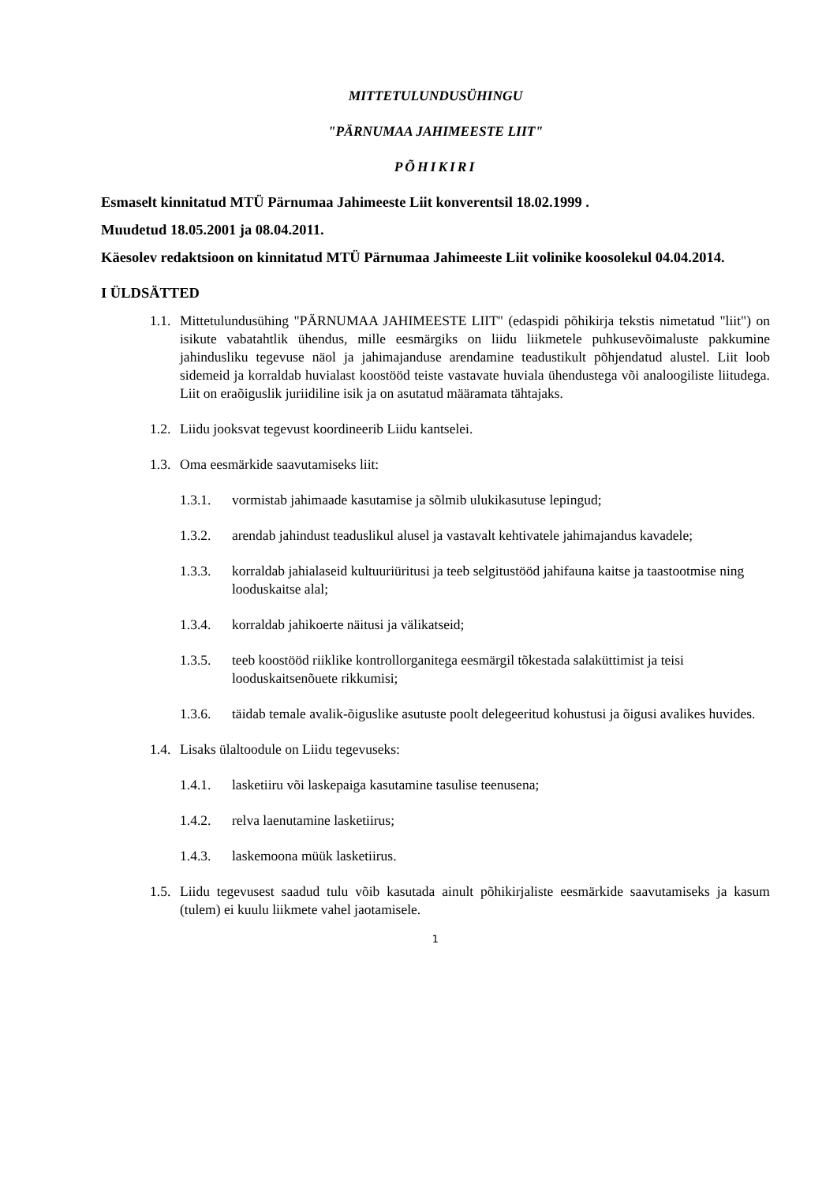MITTETULUNDUSÜHINGU
"PÄRNUMAA JAHIMEESTE LIIT"
PÕHIKIRI
Esmaselt kinnitatud MTÜ Pärnumaa Jahimeeste Liit konverentsil 18.02.1999 .
Muudetud 18.05.2001 ja 08.04.2011.
Käesolev redaktsioon on kinnitatud MTÜ Pärnumaa Jahimeeste Liit volinike koosolekul 04.04.2014.
I ÜLDSÄTTED
1.1. Mittetulundusühing "PÄRNUMAA JAHIMEESTE LIIT" (edaspidi põhikirja tekstis nimetatud "liit") on isikute vabatahtlik ühendus, mille eesmärgiks on liidu liikmetele puhkusevõimaluste pakkumine jahindusliku tegevuse näol ja jahimajanduse arendamine teadustikult põhjendatud alustel. Liit loob sidemeid ja korraldab huvialast koostööd teiste vastavate huviala ühendustega või analoogiliste liitudega. Liit on eraõiguslik juriidiline isik ja on asutatud määramata tähtajaks.
1.2. Liidu jooksvat tegevust koordineerib Liidu kantselei.
1.3. Oma eesmärkide saavutamiseks liit:
1.3.1. vormistab jahimaade kasutamise ja sõlmib ulukikasutuse lepingud;
1.3.2. arendab jahindust teaduslikul alusel ja vastavalt kehtivatele jahimajandus kavadele;
1.3.3. korraldab jahialaseid kultuuriüritusi ja teeb selgitustööd jahifauna kaitse ja taastootmise ning looduskaitse alal;
1.3.4. korraldab jahikoerte näitusi ja välikatseid;
1.3.5. teeb koostööd riiklike kontrollorganitega eesmärgil tõkestada salaküttimist ja teisi looduskaitsenõuete rikkumisi;
1.3.6. täidab temale avalik-õiguslike asutuste poolt delegeeritud kohustusi ja õigusi avalikes huvides.
1.4. Lisaks ülaltoodule on Liidu tegevuseks:
1.4.1. lasketiiru või laskepaiga kasutamine tasulise teenusena;
1.4.2. relva laenutamine lasketiirus;
1.4.3. laskemoona müük lasketiirus.
1.5. Liidu tegevusest saadud tulu võib kasutada ainult põhikirjaliste eesmärkide saavutamiseks ja kasum (tulem) ei kuulu liikmete vahel jaotamisele.
1